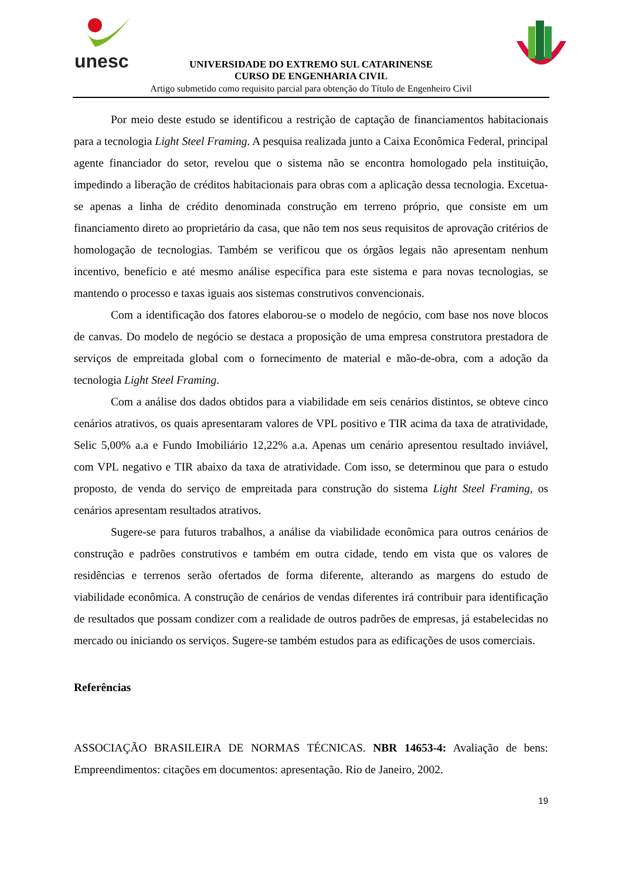unesc
UNIVERSIDADE DO EXTREMO SUL CATARINENSE
CURSO DE ENGENHARIA CIVIL
Artigo submetido como requisito parcial para obtenção do Título de Engenheiro Civil
Por meio deste estudo se identificou a restrição de captação de financiamentos habitacionais para a tecnologia Light Steel Framing. A pesquisa realizada junto a Caixa Econômica Federal, principal agente financiador do setor, revelou que o sistema não se encontra homologado pela instituição, impedindo a liberação de créditos habitacionais para obras com a aplicação dessa tecnologia. Excetua-se apenas a linha de crédito denominada construção em terreno próprio, que consiste em um financiamento direto ao proprietário da casa, que não tem nos seus requisitos de aprovação critérios de homologação de tecnologias. Também se verificou que os órgãos legais não apresentam nenhum incentivo, benefício e até mesmo análise específica para este sistema e para novas tecnologias, se mantendo o processo e taxas iguais aos sistemas construtivos convencionais.
Com a identificação dos fatores elaborou-se o modelo de negócio, com base nos nove blocos de canvas. Do modelo de negócio se destaca a proposição de uma empresa construtora prestadora de serviços de empreitada global com o fornecimento de material e mão-de-obra, com a adoção da tecnologia Light Steel Framing.
Com a análise dos dados obtidos para a viabilidade em seis cenários distintos, se obteve cinco cenários atrativos, os quais apresentaram valores de VPL positivo e TIR acima da taxa de atratividade, Selic 5,00% a.a e Fundo Imobiliário 12,22% a.a. Apenas um cenário apresentou resultado inviável, com VPL negativo e TIR abaixo da taxa de atratividade. Com isso, se determinou que para o estudo proposto, de venda do serviço de empreitada para construção do sistema Light Steel Framing, os cenários apresentam resultados atrativos.
Sugere-se para futuros trabalhos, a análise da viabilidade econômica para outros cenários de construção e padrões construtivos e também em outra cidade, tendo em vista que os valores de residências e terrenos serão ofertados de forma diferente, alterando as margens do estudo de viabilidade econômica. A construção de cenários de vendas diferentes irá contribuir para identificação de resultados que possam condizer com a realidade de outros padrões de empresas, já estabelecidas no mercado ou iniciando os serviços. Sugere-se também estudos para as edificações de usos comerciais.
Referências
ASSOCIAÇÃO BRASILEIRA DE NORMAS TÉCNICAS. NBR 14653-4: Avaliação de bens: Empreendimentos: citações em documentos: apresentação. Rio de Janeiro, 2002.
19